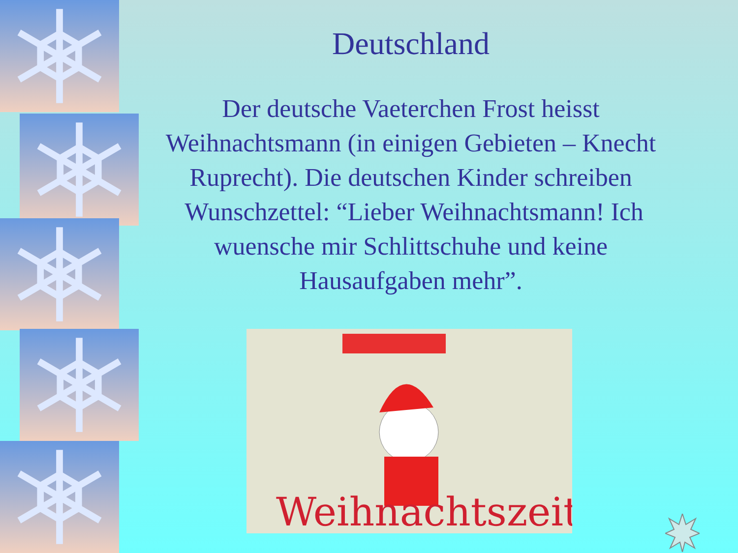Deutschland
Der deutsche Vaeterchen Frost heisst Weihnachtsmann (in einigen Gebieten – Knecht Ruprecht). Die deutschen Kinder schreiben Wunschzettel: “Lieber Weihnachtsmann! Ich wuensche mir Schlittschuhe und keine Hausaufgaben mehr”.
Weihnachtszeit